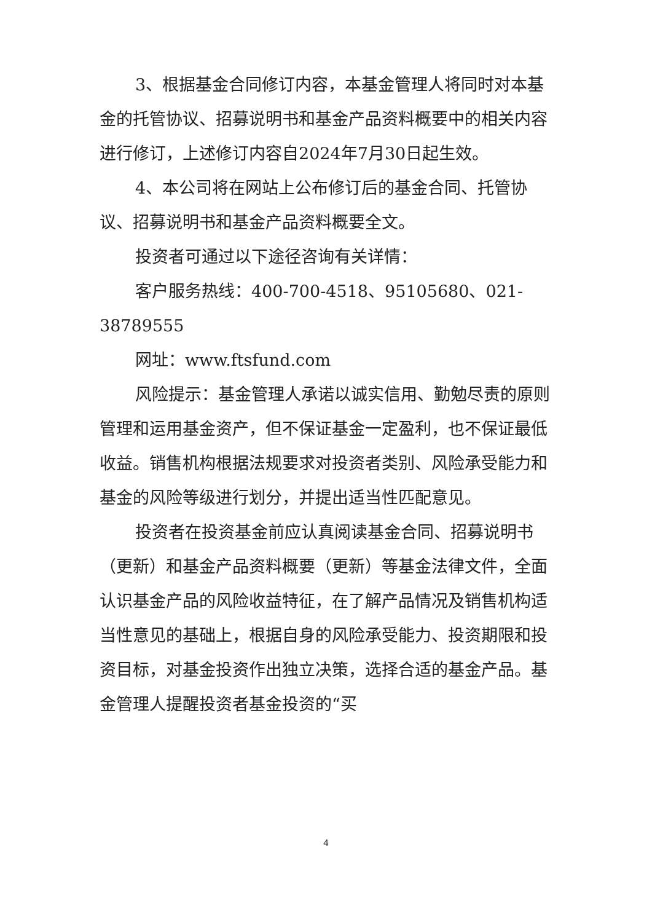3、根据基金合同修订内容，本基金管理人将同时对本基金的托管协议、招募说明书和基金产品资料概要中的相关内容进行修订，上述修订内容自2024年7月30日起生效。
4、本公司将在网站上公布修订后的基金合同、托管协议、招募说明书和基金产品资料概要全文。
投资者可通过以下途径咨询有关详情：
客户服务热线：400-700-4518、95105680、021-38789555
网址：www.ftsfund.com
风险提示：基金管理人承诺以诚实信用、勤勉尽责的原则管理和运用基金资产，但不保证基金一定盈利，也不保证最低收益。销售机构根据法规要求对投资者类别、风险承受能力和基金的风险等级进行划分，并提出适当性匹配意见。
投资者在投资基金前应认真阅读基金合同、招募说明书（更新）和基金产品资料概要（更新）等基金法律文件，全面认识基金产品的风险收益特征，在了解产品情况及销售机构适当性意见的基础上，根据自身的风险承受能力、投资期限和投资目标，对基金投资作出独立决策，选择合适的基金产品。基金管理人提醒投资者基金投资的“买
4